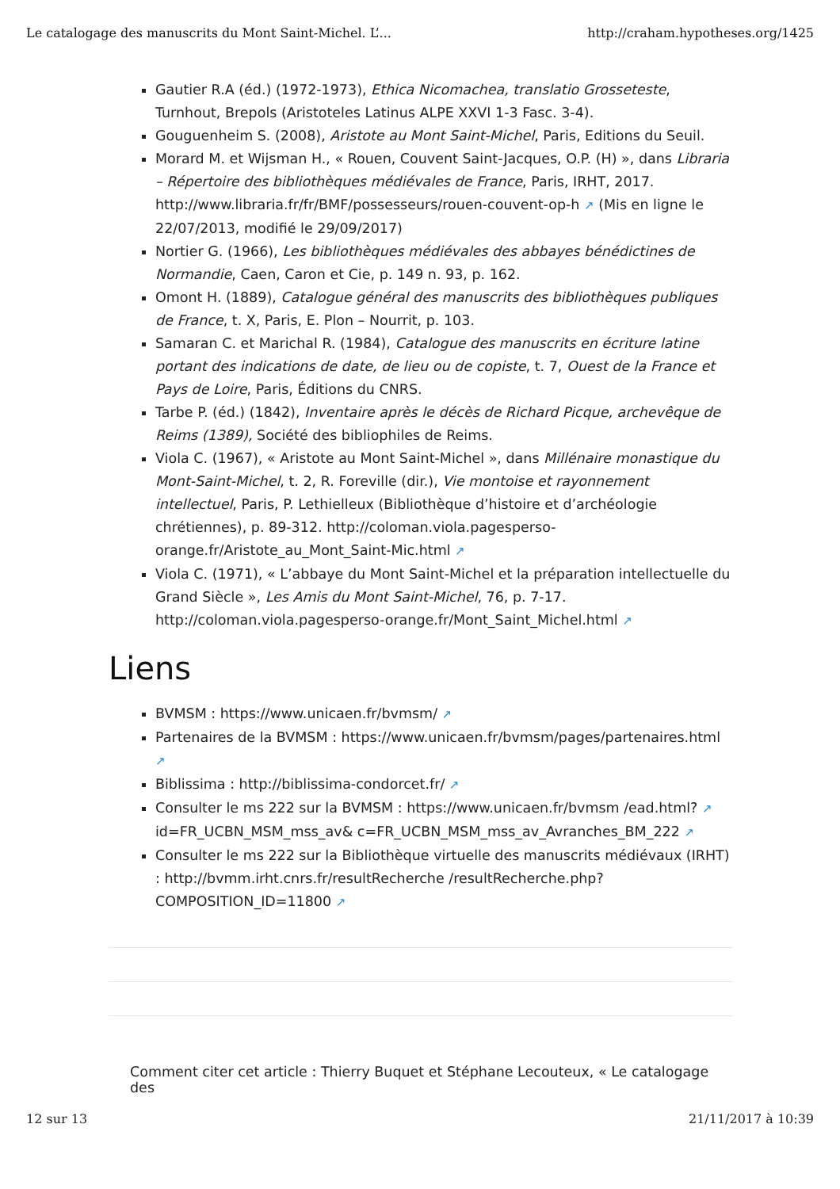Le catalogage des manuscrits du Mont Saint-Michel. L’... http://craham.hypotheses.org/1425
Gautier R.A (éd.) (1972-1973), Ethica Nicomachea, translatio Grosseteste, Turnhout, Brepols (Aristoteles Latinus ALPE XXVI 1-3 Fasc. 3-4).
Gouguenheim S. (2008), Aristote au Mont Saint-Michel, Paris, Editions du Seuil.
Morard M. et Wijsman H., « Rouen, Couvent Saint-Jacques, O.P. (H) », dans Libraria – Répertoire des bibliothèques médiévales de France, Paris, IRHT, 2017. http://www.libraria.fr/fr/BMF/possesseurs/rouen-couvent-op-h ↗ (Mis en ligne le 22/07/2013, modifié le 29/09/2017)
Nortier G. (1966), Les bibliothèques médiévales des abbayes bénédictines de Normandie, Caen, Caron et Cie, p. 149 n. 93, p. 162.
Omont H. (1889), Catalogue général des manuscrits des bibliothèques publiques de France, t. X, Paris, E. Plon – Nourrit, p. 103.
Samaran C. et Marichal R. (1984), Catalogue des manuscrits en écriture latine portant des indications de date, de lieu ou de copiste, t. 7, Ouest de la France et Pays de Loire, Paris, Éditions du CNRS.
Tarbe P. (éd.) (1842), Inventaire après le décès de Richard Picque, archevêque de Reims (1389), Société des bibliophiles de Reims.
Viola C. (1967), « Aristote au Mont Saint-Michel », dans Millénaire monastique du Mont-Saint-Michel, t. 2, R. Foreville (dir.), Vie montoise et rayonnement intellectuel, Paris, P. Lethielleux (Bibliothèque d’histoire et d’archéologie chrétiennes), p. 89-312. http://coloman.viola.pagesperso-orange.fr/Aristote_au_Mont_Saint-Mic.html ↗
Viola C. (1971), « L’abbaye du Mont Saint-Michel et la préparation intellectuelle du Grand Siècle », Les Amis du Mont Saint-Michel, 76, p. 7-17. http://coloman.viola.pagesperso-orange.fr/Mont_Saint_Michel.html ↗
Liens
BVMSM : https://www.unicaen.fr/bvmsm/ ↗
Partenaires de la BVMSM : https://www.unicaen.fr/bvmsm/pages/partenaires.html ↗
Biblissima : http://biblissima-condorcet.fr/ ↗
Consulter le ms 222 sur la BVMSM : https://www.unicaen.fr/bvmsm /ead.html? ↗ id=FR_UCBN_MSM_mss_av& c=FR_UCBN_MSM_mss_av_Avranches_BM_222 ↗
Consulter le ms 222 sur la Bibliothèque virtuelle des manuscrits médiévaux (IRHT) : http://bvmm.irht.cnrs.fr/resultRecherche /resultRecherche.php?COMPOSITION_ID=11800 ↗
Comment citer cet article : Thierry Buquet et Stéphane Lecouteux, « Le catalogage des
12 sur 13 21/11/2017 à 10:39